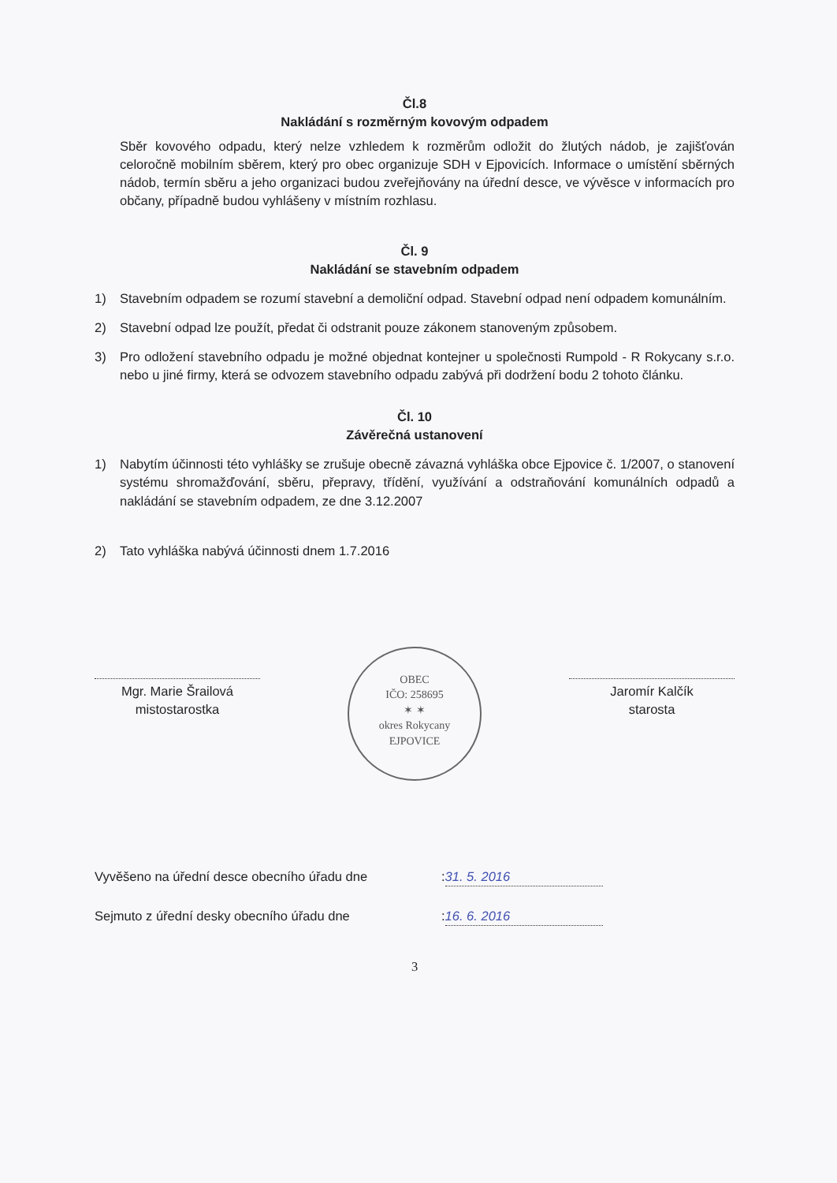Čl.8
Nakládání s rozměrným kovovým odpadem
Sběr kovového odpadu, který nelze vzhledem k rozměrům odložit do žlutých nádob, je zajišťován celoročně mobilním sběrem, který pro obec organizuje SDH v Ejpovicích. Informace o umístění sběrných nádob, termín sběru a jeho organizaci budou zveřejňovány na úřední desce, ve vývěsce v informacích pro občany, případně budou vyhlášeny v místním rozhlasu.
Čl. 9
Nakládání se stavebním odpadem
1) Stavebním odpadem se rozumí stavební a demoliční odpad. Stavební odpad není odpadem komunálním.
2) Stavební odpad lze použít, předat či odstranit pouze zákonem stanoveným způsobem.
3) Pro odložení stavebního odpadu je možné objednat kontejner u společnosti Rumpold - R Rokycany s.r.o. nebo u jiné firmy, která se odvozem stavebního odpadu zabývá při dodržení bodu 2 tohoto článku.
Čl. 10
Závěrečná ustanovení
1) Nabytím účinnosti této vyhlášky se zrušuje obecně závazná vyhláška obce Ejpovice č. 1/2007, o stanovení systému shromažďování, sběru, přepravy, třídění, využívání a odstraňování komunálních odpadů a nakládání se stavebním odpadem, ze dne 3.12.2007
2) Tato vyhláška nabývá účinnosti dnem 1.7.2016
Mgr. Marie Šrailová
mistostarostka
OBEC
IČO: 258695
✶ ✶
okres Rokycany
EJPOVICE
Jaromír Kalčík
starosta
Vyvěšeno na úřední desce obecního úřadu dne: 31. 5. 2016
Sejmuto z úřední desky obecního úřadu dne: 16. 6. 2016
3